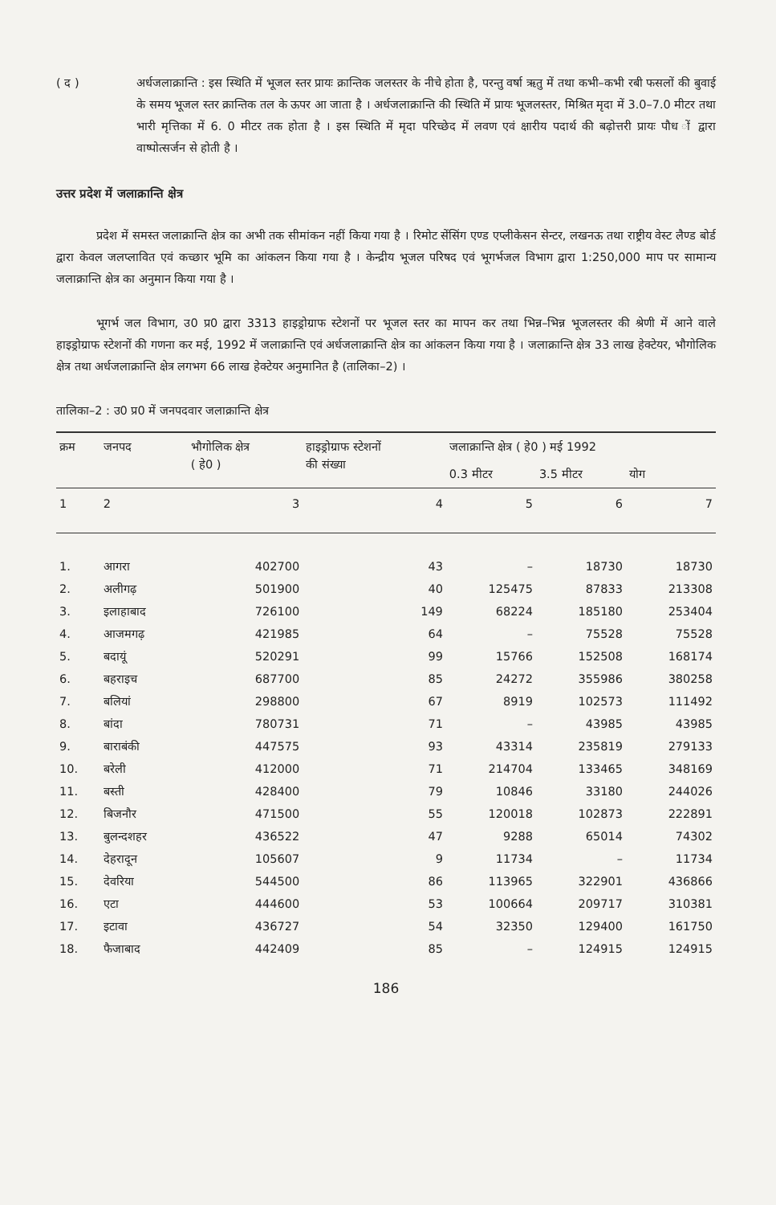( द ) अर्धजलाक्रान्ति : इस स्थिति में भूजल स्तर प्रायः क्रान्तिक जलस्तर के नीचे होता है, परन्तु वर्षा ऋतु में तथा कभी–कभी रबी फसलों की बुवाई के समय भूजल स्तर क्रान्तिक तल के ऊपर आ जाता है । अर्धजलाक्रान्ति की स्थिति में प्रायः भूजलस्तर, मिश्रित मृदा में 3.0–7.0 मीटर तथा भारी मृत्तिका में 6. 0 मीटर तक होता है । इस स्थिति में मृदा परिच्छेद में लवण एवं क्षारीय पदार्थ की बढ़ोत्तरी प्रायः पौध ों द्वारा वाष्पोत्सर्जन से होती है ।
उत्तर प्रदेश में जलाक्रान्ति क्षेत्र
प्रदेश में समस्त जलाक्रान्ति क्षेत्र का अभी तक सीमांकन नहीं किया गया है । रिमोट सेंसिंग एण्ड एप्लीकेसन सेन्टर, लखनऊ तथा राष्ट्रीय वेस्ट लैण्ड बोर्ड द्वारा केवल जलप्लावित एवं कच्छार भूमि का आंकलन किया गया है । केन्द्रीय भूजल परिषद एवं भूगर्भजल विभाग द्वारा 1:250,000 माप पर सामान्य जलाक्रान्ति क्षेत्र का अनुमान किया गया है ।
भूगर्भ जल विभाग, उ0 प्र0 द्वारा 3313 हाइड्रोग्राफ स्टेशनों पर भूजल स्तर का मापन कर तथा भिन्न–भिन्न भूजलस्तर की श्रेणी में आने वाले हाइड्रोग्राफ स्टेशनों की गणना कर मई, 1992 में जलाक्रान्ति एवं अर्धजलाक्रान्ति क्षेत्र का आंकलन किया गया है । जलाक्रान्ति क्षेत्र 33 लाख हेक्टेयर, भौगोलिक क्षेत्र तथा अर्धजलाक्रान्ति क्षेत्र लगभग 66 लाख हेक्टेयर अनुमानित है (तालिका–2) ।
तालिका–2 : उ0 प्र0 में जनपदवार जलाक्रान्ति क्षेत्र
| क्रम | जनपद | भौगोलिक क्षेत्र ( हे0 ) | हाइड्रोग्राफ स्टेशनों की संख्या | जलाक्रान्ति क्षेत्र ( हे0 ) मई 1992 | | |
| --- | --- | --- | --- | --- | --- | --- |
| | | | | 0.3 मीटर | 3.5 मीटर | योग |
| 1 | 2 | 3 | 4 | 5 | 6 | 7 |
| 1. | आगरा | 402700 | 43 | – | 18730 | 18730 |
| 2. | अलीगढ़ | 501900 | 40 | 125475 | 87833 | 213308 |
| 3. | इलाहाबाद | 726100 | 149 | 68224 | 185180 | 253404 |
| 4. | आजमगढ़ | 421985 | 64 | – | 75528 | 75528 |
| 5. | बदायूं | 520291 | 99 | 15766 | 152508 | 168174 |
| 6. | बहराइच | 687700 | 85 | 24272 | 355986 | 380258 |
| 7. | बलियां | 298800 | 67 | 8919 | 102573 | 111492 |
| 8. | बांदा | 780731 | 71 | – | 43985 | 43985 |
| 9. | बाराबंकी | 447575 | 93 | 43314 | 235819 | 279133 |
| 10. | बरेली | 412000 | 71 | 214704 | 133465 | 348169 |
| 11. | बस्ती | 428400 | 79 | 10846 | 33180 | 244026 |
| 12. | बिजनौर | 471500 | 55 | 120018 | 102873 | 222891 |
| 13. | बुलन्दशहर | 436522 | 47 | 9288 | 65014 | 74302 |
| 14. | देहरादून | 105607 | 9 | 11734 | – | 11734 |
| 15. | देवरिया | 544500 | 86 | 113965 | 322901 | 436866 |
| 16. | एटा | 444600 | 53 | 100664 | 209717 | 310381 |
| 17. | इटावा | 436727 | 54 | 32350 | 129400 | 161750 |
| 18. | फैजाबाद | 442409 | 85 | – | 124915 | 124915 |
186